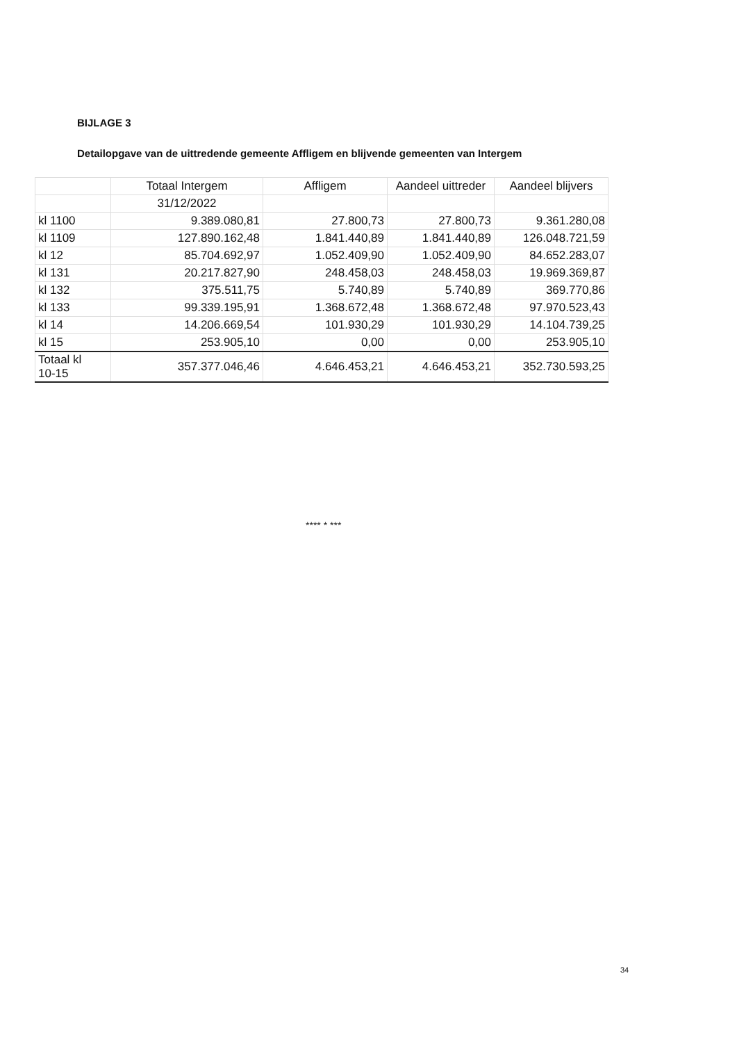BIJLAGE 3
Detailopgave van de uittredende gemeente Affligem en blijvende gemeenten van Intergem
| | Totaal Intergem | Affligem | Aandeel uittreder | Aandeel blijvers |
| --- | --- | --- | --- | --- |
| | 31/12/2022 | | | |
| kl 1100 | 9.389.080,81 | 27.800,73 | 27.800,73 | 9.361.280,08 |
| kl 1109 | 127.890.162,48 | 1.841.440,89 | 1.841.440,89 | 126.048.721,59 |
| kl 12 | 85.704.692,97 | 1.052.409,90 | 1.052.409,90 | 84.652.283,07 |
| kl 131 | 20.217.827,90 | 248.458,03 | 248.458,03 | 19.969.369,87 |
| kl 132 | 375.511,75 | 5.740,89 | 5.740,89 | 369.770,86 |
| kl 133 | 99.339.195,91 | 1.368.672,48 | 1.368.672,48 | 97.970.523,43 |
| kl 14 | 14.206.669,54 | 101.930,29 | 101.930,29 | 14.104.739,25 |
| kl 15 | 253.905,10 | 0,00 | 0,00 | 253.905,10 |
| Totaal kl 10-15 | 357.377.046,46 | 4.646.453,21 | 4.646.453,21 | 352.730.593,25 |
**** * ***
34